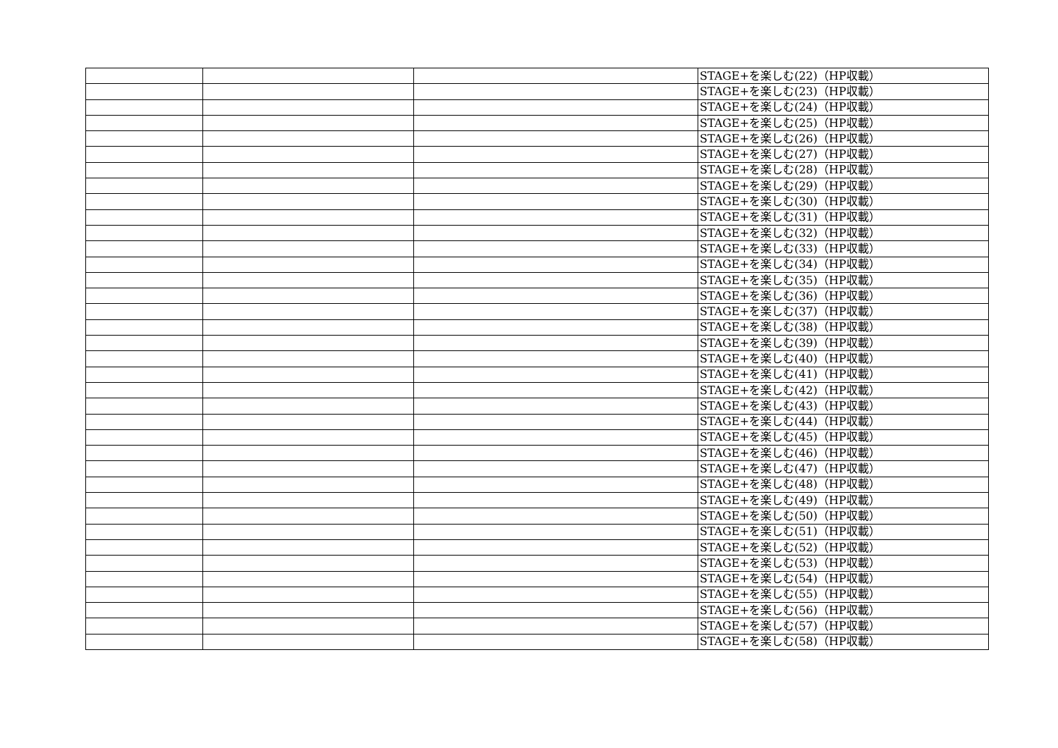| | | | STAGE+を楽しむ(22)（HP収載） |
| | | | STAGE+を楽しむ(23)（HP収載） |
| | | | STAGE+を楽しむ(24)（HP収載） |
| | | | STAGE+を楽しむ(25)（HP収載） |
| | | | STAGE+を楽しむ(26)（HP収載） |
| | | | STAGE+を楽しむ(27)（HP収載） |
| | | | STAGE+を楽しむ(28)（HP収載） |
| | | | STAGE+を楽しむ(29)（HP収載） |
| | | | STAGE+を楽しむ(30)（HP収載） |
| | | | STAGE+を楽しむ(31)（HP収載） |
| | | | STAGE+を楽しむ(32)（HP収載） |
| | | | STAGE+を楽しむ(33)（HP収載） |
| | | | STAGE+を楽しむ(34)（HP収載） |
| | | | STAGE+を楽しむ(35)（HP収載） |
| | | | STAGE+を楽しむ(36)（HP収載） |
| | | | STAGE+を楽しむ(37)（HP収載） |
| | | | STAGE+を楽しむ(38)（HP収載） |
| | | | STAGE+を楽しむ(39)（HP収載） |
| | | | STAGE+を楽しむ(40)（HP収載） |
| | | | STAGE+を楽しむ(41)（HP収載） |
| | | | STAGE+を楽しむ(42)（HP収載） |
| | | | STAGE+を楽しむ(43)（HP収載） |
| | | | STAGE+を楽しむ(44)（HP収載） |
| | | | STAGE+を楽しむ(45)（HP収載） |
| | | | STAGE+を楽しむ(46)（HP収載） |
| | | | STAGE+を楽しむ(47)（HP収載） |
| | | | STAGE+を楽しむ(48)（HP収載） |
| | | | STAGE+を楽しむ(49)（HP収載） |
| | | | STAGE+を楽しむ(50)（HP収載） |
| | | | STAGE+を楽しむ(51)（HP収載） |
| | | | STAGE+を楽しむ(52)（HP収載） |
| | | | STAGE+を楽しむ(53)（HP収載） |
| | | | STAGE+を楽しむ(54)（HP収載） |
| | | | STAGE+を楽しむ(55)（HP収載） |
| | | | STAGE+を楽しむ(56)（HP収載） |
| | | | STAGE+を楽しむ(57)（HP収載） |
| | | | STAGE+を楽しむ(58)（HP収載） |